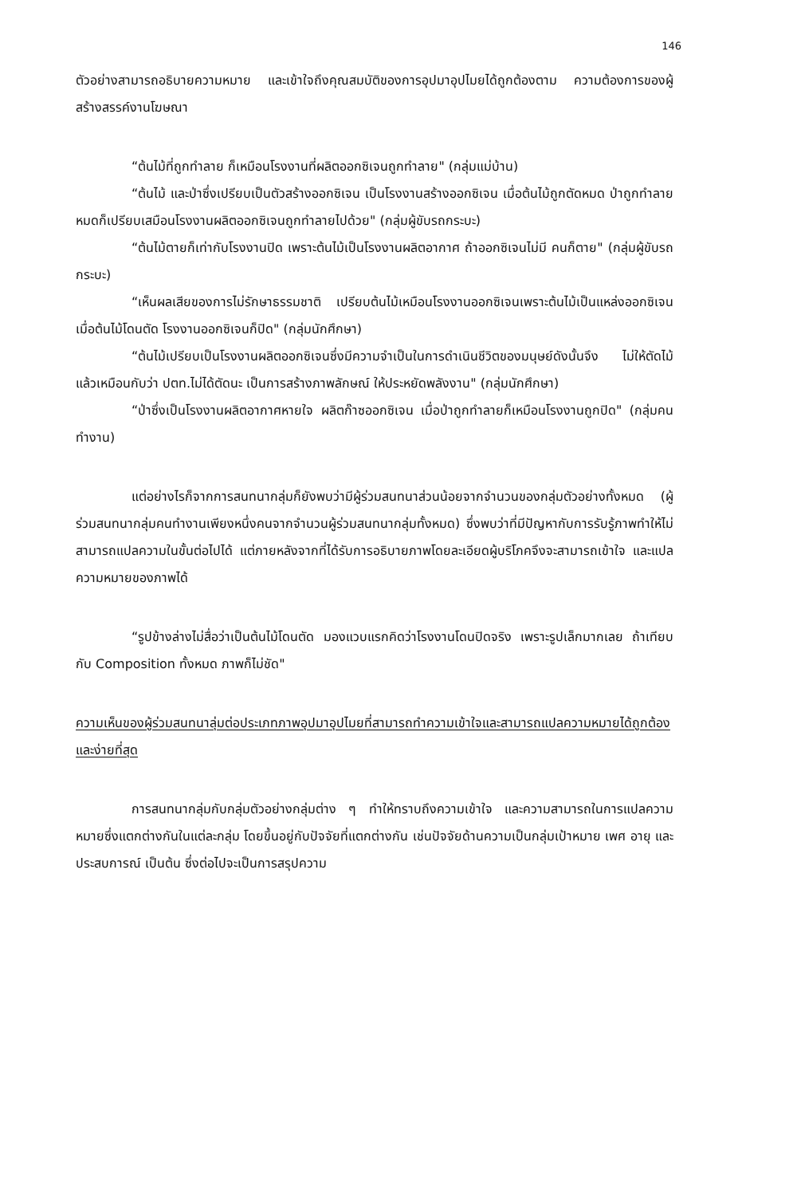146
ตัวอย่างสามารถอธิบายความหมาย และเข้าใจถึงคุณสมบัติของการอุปมาอุปไมยได้ถูกต้องตาม ความต้องการของผู้สร้างสรรค์งานโฆษณา
“ต้นไม้ที่ถูกทำลาย ก็เหมือนโรงงานที่ผลิตออกซิเจนถูกทำลาย" (กลุ่มแม่บ้าน)
“ต้นไม้ และป่าซึ่งเปรียบเป็นตัวสร้างออกซิเจน เป็นโรงงานสร้างออกซิเจน เมื่อต้นไม้ถูกตัดหมด ป่าถูกทำลายหมดก็เปรียบเสมือนโรงงานผลิตออกซิเจนถูกทำลายไปด้วย" (กลุ่มผู้ขับรถกระบะ)
“ต้นไม้ตายก็เท่ากับโรงงานปิด เพราะต้นไม้เป็นโรงงานผลิตอากาศ ถ้าออกซิเจนไม่มี คนก็ตาย" (กลุ่มผู้ขับรถกระบะ)
“เห็นผลเสียของการไม่รักษาธรรมชาติ เปรียบต้นไม้เหมือนโรงงานออกซิเจนเพราะต้นไม้เป็นแหล่งออกซิเจน เมื่อต้นไม้โดนตัด โรงงานออกซิเจนก็ปิด" (กลุ่มนักศึกษา)
“ต้นไม้เปรียบเป็นโรงงานผลิตออกซิเจนซึ่งมีความจำเป็นในการดำเนินชีวิตของมนุษย์ดังนั้นจึง ไม่ให้ตัดไม้ แล้วเหมือนกับว่า ปตท.ไม่ได้ตัดนะ เป็นการสร้างภาพลักษณ์ ให้ประหยัดพลังงาน" (กลุ่มนักศึกษา)
“ป่าซึ่งเป็นโรงงานผลิตอากาศหายใจ ผลิตก๊าซออกซิเจน เมื่อป่าถูกทำลายก็เหมือนโรงงานถูกปิด" (กลุ่มคนทำงาน)
แต่อย่างไรก็จากการสนทนากลุ่มก็ยังพบว่ามีผู้ร่วมสนทนาส่วนน้อยจากจำนวนของกลุ่มตัวอย่างทั้งหมด (ผู้ร่วมสนทนากลุ่มคนทำงานเพียงหนึ่งคนจากจำนวนผู้ร่วมสนทนากลุ่มทั้งหมด) ซึ่งพบว่าที่มีปัญหากับการรับรู้ภาพทำให้ไม่สามารถแปลความในขั้นต่อไปได้ แต่ภายหลังจากที่ได้รับการอธิบายภาพโดยละเอียดผู้บริโภคจึงจะสามารถเข้าใจ และแปลความหมายของภาพได้
“รูปข้างล่างไม่สื่อว่าเป็นต้นไม้โดนตัด มองแวบแรกคิดว่าโรงงานโดนปิดจริง เพราะรูปเล็กมากเลย ถ้าเทียบกับ Composition ทั้งหมด ภาพก็ไม่ชัด"
ความเห็นของผู้ร่วมสนทนาลุ่มต่อประเภทภาพอุปมาอุปไมยที่สามารถทำความเข้าใจและสามารถแปลความหมายได้ถูกต้อง และง่ายที่สุด
การสนทนากลุ่มกับกลุ่มตัวอย่างกลุ่มต่าง ๆ ทำให้ทราบถึงความเข้าใจ และความสามารถในการแปลความหมายซึ่งแตกต่างกันในแต่ละกลุ่ม โดยขึ้นอยู่กับปัจจัยที่แตกต่างกัน เช่นปัจจัยด้านความเป็นกลุ่มเป้าหมาย เพศ อายุ และประสบการณ์ เป็นต้น ซึ่งต่อไปจะเป็นการสรุปความ